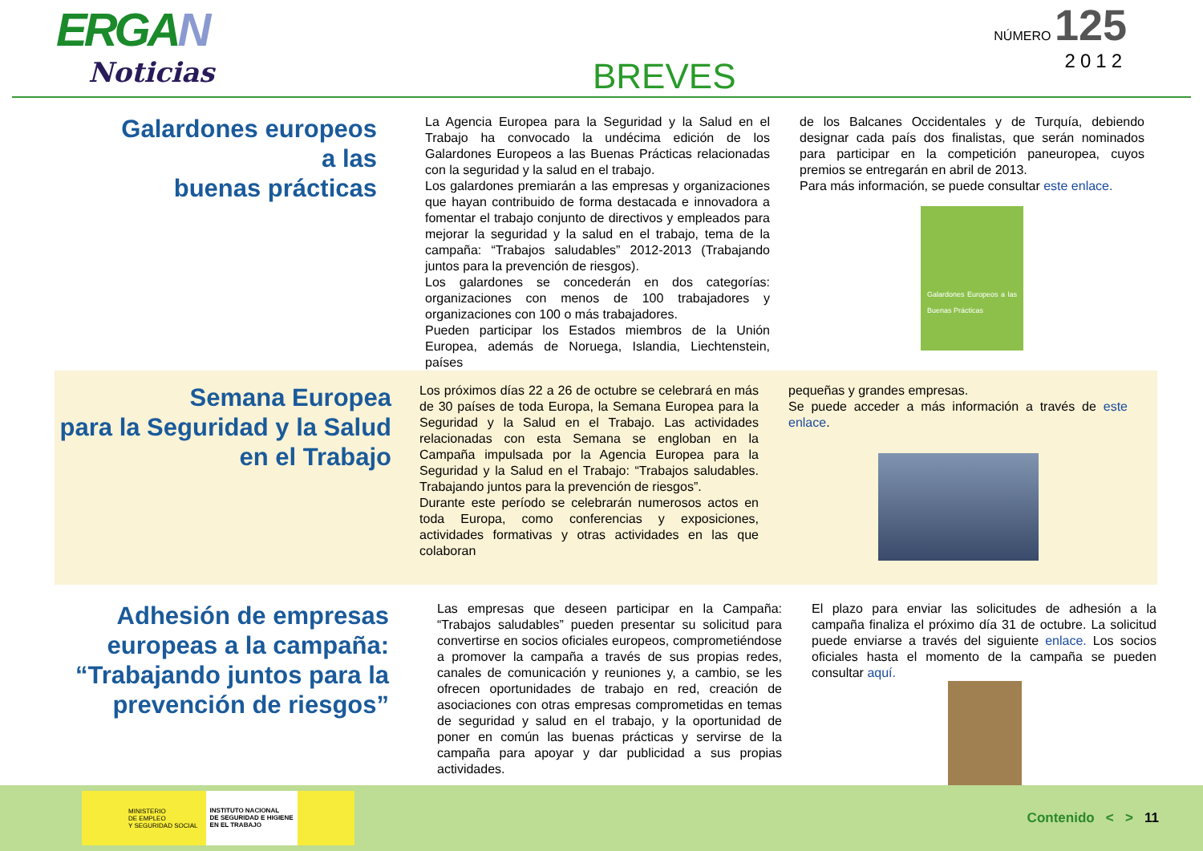ERGAN
Noticias
BREVES
NÚMERO 125
2012
Galardones europeos
a las
buenas prácticas
La Agencia Europea para la Seguridad y la Salud en el Trabajo ha convocado la undécima edición de los Galardones Europeos a las Buenas Prácticas relacionadas con la seguridad y la salud en el trabajo.
Los galardones premiarán a las empresas y organizaciones que hayan contribuido de forma destacada e innovadora a fomentar el trabajo conjunto de directivos y empleados para mejorar la seguridad y la salud en el trabajo, tema de la campaña: “Trabajos saludables” 2012-2013 (Trabajando juntos para la prevención de riesgos).
Los galardones se concederán en dos categorías: organizaciones con menos de 100 trabajadores y organizaciones con 100 o más trabajadores.
Pueden participar los Estados miembros de la Unión Europea, además de Noruega, Islandia, Liechtenstein, países
de los Balcanes Occidentales y de Turquía, debiendo designar cada país dos finalistas, que serán nominados para participar en la competición paneuropea, cuyos premios se entregarán en abril de 2013.
Para más información, se puede consultar este enlace.
Galardones Europeos a las Buenas Prácticas
Semana Europea
para la Seguridad y la Salud
en el Trabajo
Los próximos días 22 a 26 de octubre se celebrará en más de 30 países de toda Europa, la Semana Europea para la Seguridad y la Salud en el Trabajo. Las actividades relacionadas con esta Semana se engloban en la Campaña impulsada por la Agencia Europea para la Seguridad y la Salud en el Trabajo: “Trabajos saludables. Trabajando juntos para la prevención de riesgos”.
Durante este período se celebrarán numerosos actos en toda Europa, como conferencias y exposiciones, actividades formativas y otras actividades en las que colaboran
pequeñas y grandes empresas.
Se puede acceder a más información a través de este enlace.
Adhesión de empresas
europeas a la campaña:
“Trabajando juntos para la
prevención de riesgos”
Las empresas que deseen participar en la Campaña: “Trabajos saludables” pueden presentar su solicitud para convertirse en socios oficiales europeos, comprometiéndose a promover la campaña a través de sus propias redes, canales de comunicación y reuniones y, a cambio, se les ofrecen oportunidades de trabajo en red, creación de asociaciones con otras empresas comprometidas en temas de seguridad y salud en el trabajo, y la oportunidad de poner en común las buenas prácticas y servirse de la campaña para apoyar y dar publicidad a sus propias actividades.
El plazo para enviar las solicitudes de adhesión a la campaña finaliza el próximo día 31 de octubre. La solicitud puede enviarse a través del siguiente enlace. Los socios oficiales hasta el momento de la campaña se pueden consultar aquí.
MINISTERIO
DE EMPLEO
Y SEGURIDAD SOCIAL INSTITUTO NACIONAL
DE SEGURIDAD E HIGIENE
EN EL TRABAJO
Contenido < > 11